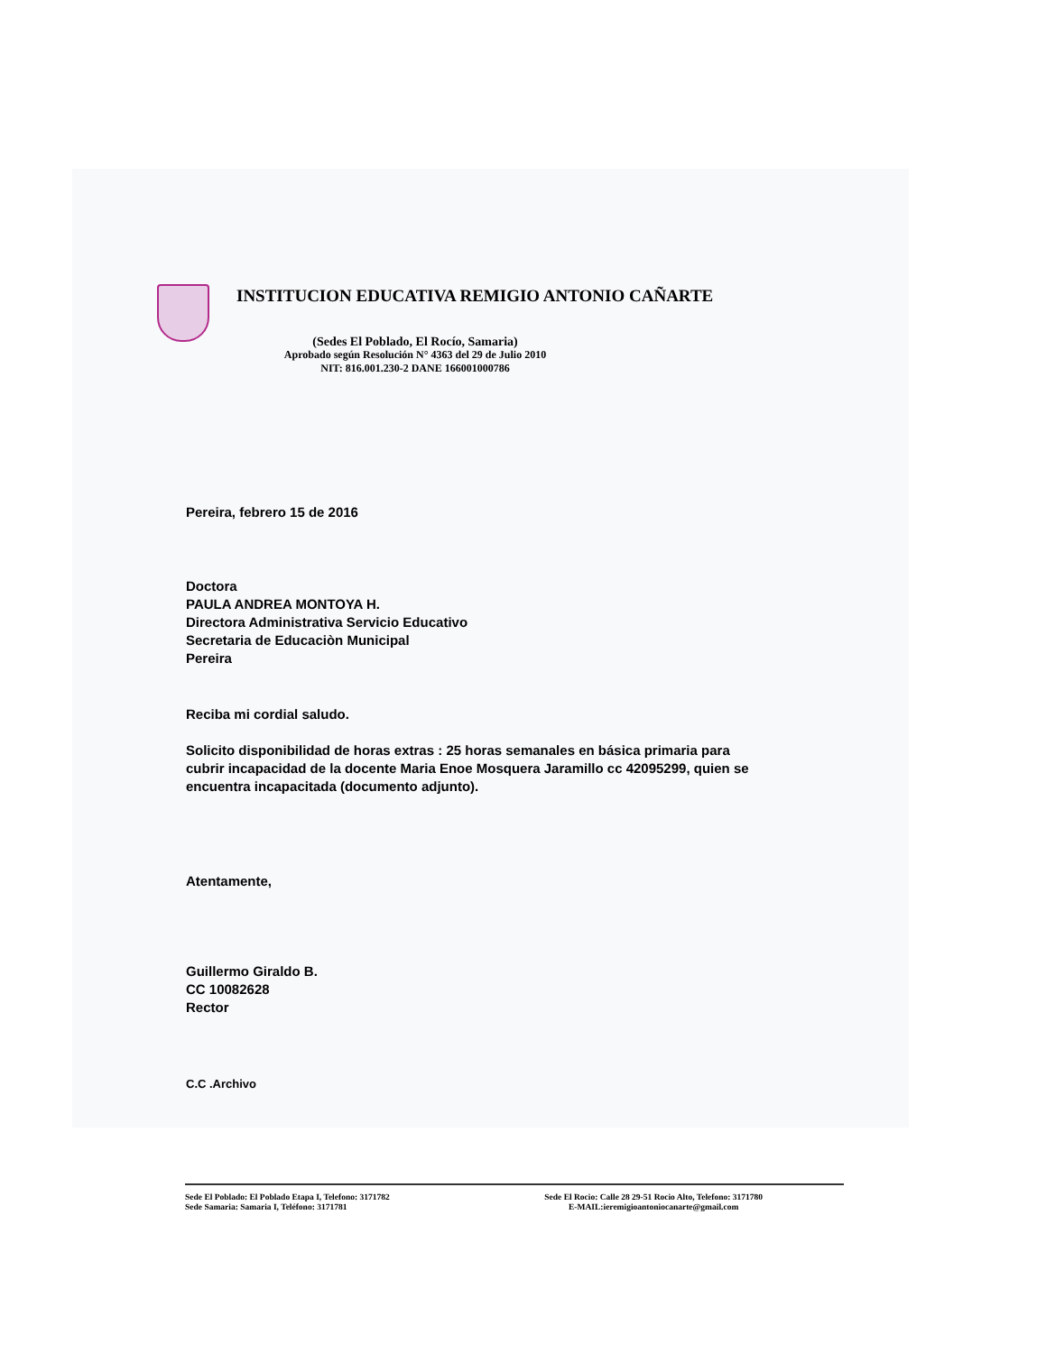INSTITUCION EDUCATIVA REMIGIO ANTONIO CAÑARTE
(Sedes El Poblado, El Rocío, Samaria)
Aprobado según Resolución N° 4363 del 29 de Julio 2010
NIT: 816.001.230-2 DANE 166001000786
Pereira, febrero 15 de 2016
Doctora
PAULA ANDREA MONTOYA H.
Directora Administrativa Servicio Educativo
Secretaria de Educaciòn Municipal
Pereira
Reciba mi cordial saludo.
Solicito disponibilidad de horas extras : 25 horas semanales en básica primaria para cubrir incapacidad de la docente Maria Enoe Mosquera Jaramillo cc 42095299, quien se encuentra incapacitada (documento adjunto).
Atentamente,
Guillermo Giraldo B.
CC 10082628
Rector
C.C .Archivo
Sede El Poblado: El Poblado Etapa I, Telefono: 3171782
Sede Samaria: Samaria I, Teléfono: 3171781
Sede El Rocio: Calle 28 29-51 Rocio Alto, Telefono: 3171780
E-MAIL:ieremigioantoniocanarte@gmail.com